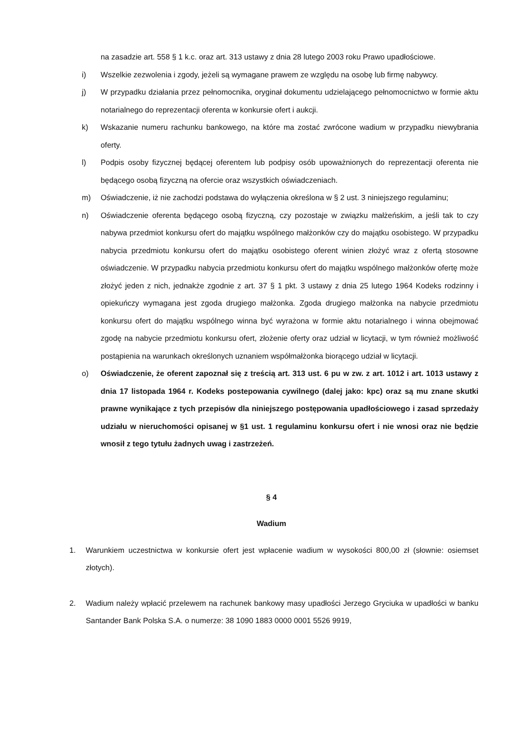na zasadzie art. 558 § 1 k.c. oraz art. 313 ustawy z dnia 28 lutego 2003 roku Prawo upadłościowe.
i) Wszelkie zezwolenia i zgody, jeżeli są wymagane prawem ze względu na osobę lub firmę nabywcy.
j) W przypadku działania przez pełnomocnika, oryginał dokumentu udzielającego pełnomocnictwo w formie aktu notarialnego do reprezentacji oferenta w konkursie ofert i aukcji.
k) Wskazanie numeru rachunku bankowego, na które ma zostać zwrócone wadium w przypadku niewybrania oferty.
l) Podpis osoby fizycznej będącej oferentem lub podpisy osób upoważnionych do reprezentacji oferenta nie będącego osobą fizyczną na ofercie oraz wszystkich oświadczeniach.
m) Oświadczenie, iż nie zachodzi podstawa do wyłączenia określona w § 2 ust. 3 niniejszego regulaminu;
n) Oświadczenie oferenta będącego osobą fizyczną, czy pozostaje w związku małżeńskim, a jeśli tak to czy nabywa przedmiot konkursu ofert do majątku wspólnego małżonków czy do majątku osobistego. W przypadku nabycia przedmiotu konkursu ofert do majątku osobistego oferent winien złożyć wraz z ofertą stosowne oświadczenie. W przypadku nabycia przedmiotu konkursu ofert do majątku wspólnego małżonków ofertę może złożyć jeden z nich, jednakże zgodnie z art. 37 § 1 pkt. 3 ustawy z dnia 25 lutego 1964 Kodeks rodzinny i opiekuńczy wymagana jest zgoda drugiego małżonka. Zgoda drugiego małżonka na nabycie przedmiotu konkursu ofert do majątku wspólnego winna być wyrażona w formie aktu notarialnego i winna obejmować zgodę na nabycie przedmiotu konkursu ofert, złożenie oferty oraz udział w licytacji, w tym również możliwość postąpienia na warunkach określonych uznaniem współmałżonka biorącego udział w licytacji.
o) Oświadczenie, że oferent zapoznał się z treścią art. 313 ust. 6 pu w zw. z art. 1012 i art. 1013 ustawy z dnia 17 listopada 1964 r. Kodeks postepowania cywilnego (dalej jako: kpc) oraz są mu znane skutki prawne wynikające z tych przepisów dla niniejszego postępowania upadłościowego i zasad sprzedaży udziału w nieruchomości opisanej w §1 ust. 1 regulaminu konkursu ofert i nie wnosi oraz nie będzie wnosił z tego tytułu żadnych uwag i zastrzeżeń.
§ 4
Wadium
1. Warunkiem uczestnictwa w konkursie ofert jest wpłacenie wadium w wysokości 800,00 zł (słownie: osiemset złotych).
2. Wadium należy wpłacić przelewem na rachunek bankowy masy upadłości Jerzego Gryciuka w upadłości w banku Santander Bank Polska S.A. o numerze: 38 1090 1883 0000 0001 5526 9919,